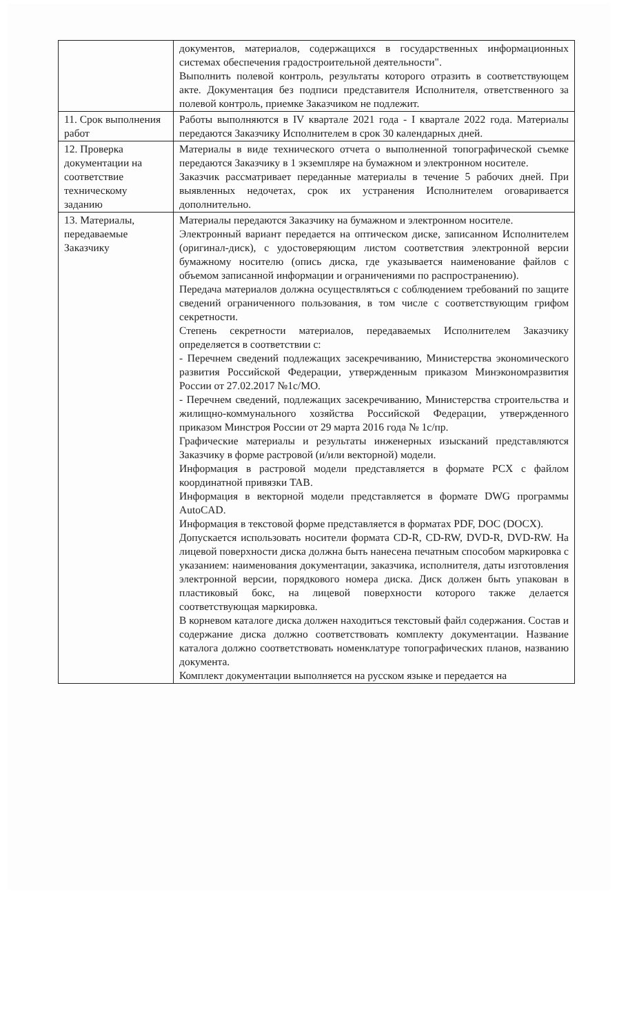| | документов, материалов, содержащихся в государственных информационных системах обеспечения градостроительной деятельности". Выполнить полевой контроль, результаты которого отразить в соответствующем акте. Документация без подписи представителя Исполнителя, ответственного за полевой контроль, приемке Заказчиком не подлежит. |
| 11. Срок выполнения работ | Работы выполняются в IV квартале 2021 года - I квартале 2022 года. Материалы передаются Заказчику Исполнителем в срок 30 календарных дней. |
| 12. Проверка документации на соответствие техническому заданию | Материалы в виде технического отчета о выполненной топографической съемке передаются Заказчику в 1 экземпляре на бумажном и электронном носителе. Заказчик рассматривает переданные материалы в течение 5 рабочих дней. При выявленных недочетах, срок их устранения Исполнителем оговаривается дополнительно. |
| 13. Материалы, передаваемые Заказчику | Материалы передаются Заказчику на бумажном и электронном носителе. Электронный вариант передается на оптическом диске, записанном Исполнителем (оригинал-диск), с удостоверяющим листом соответствия электронной версии бумажному носителю (опись диска, где указывается наименование файлов с объемом записанной информации и ограничениями по распространению). Передача материалов должна осуществляться с соблюдением требований по защите сведений ограниченного пользования, в том числе с соответствующим грифом секретности. Степень секретности материалов, передаваемых Исполнителем Заказчику определяется в соответствии с: - Перечнем сведений подлежащих засекречиванию, Министерства экономического развития Российской Федерации, утвержденным приказом Минэкономразвития России от 27.02.2017 №1с/МО. - Перечнем сведений, подлежащих засекречиванию, Министерства строительства и жилищно-коммунального хозяйства Российской Федерации, утвержденного приказом Минстроя России от 29 марта 2016 года № 1с/пр. Графические материалы и результаты инженерных изысканий представляются Заказчику в форме растровой (и/или векторной) модели. Информация в растровой модели представляется в формате PCX с файлом координатной привязки TAB. Информация в векторной модели представляется в формате DWG программы AutoCAD. Информация в текстовой форме представляется в форматах PDF, DOC (DOCX). Допускается использовать носители формата CD-R, CD-RW, DVD-R, DVD-RW. На лицевой поверхности диска должна быть нанесена печатным способом маркировка с указанием: наименования документации, заказчика, исполнителя, даты изготовления электронной версии, порядкового номера диска. Диск должен быть упакован в пластиковый бокс, на лицевой поверхности которого также делается соответствующая маркировка. В корневом каталоге диска должен находиться текстовый файл содержания. Состав и содержание диска должно соответствовать комплекту документации. Название каталога должно соответствовать номенклатуре топографических планов, названию документа. Комплект документации выполняется на русском языке и передается на |